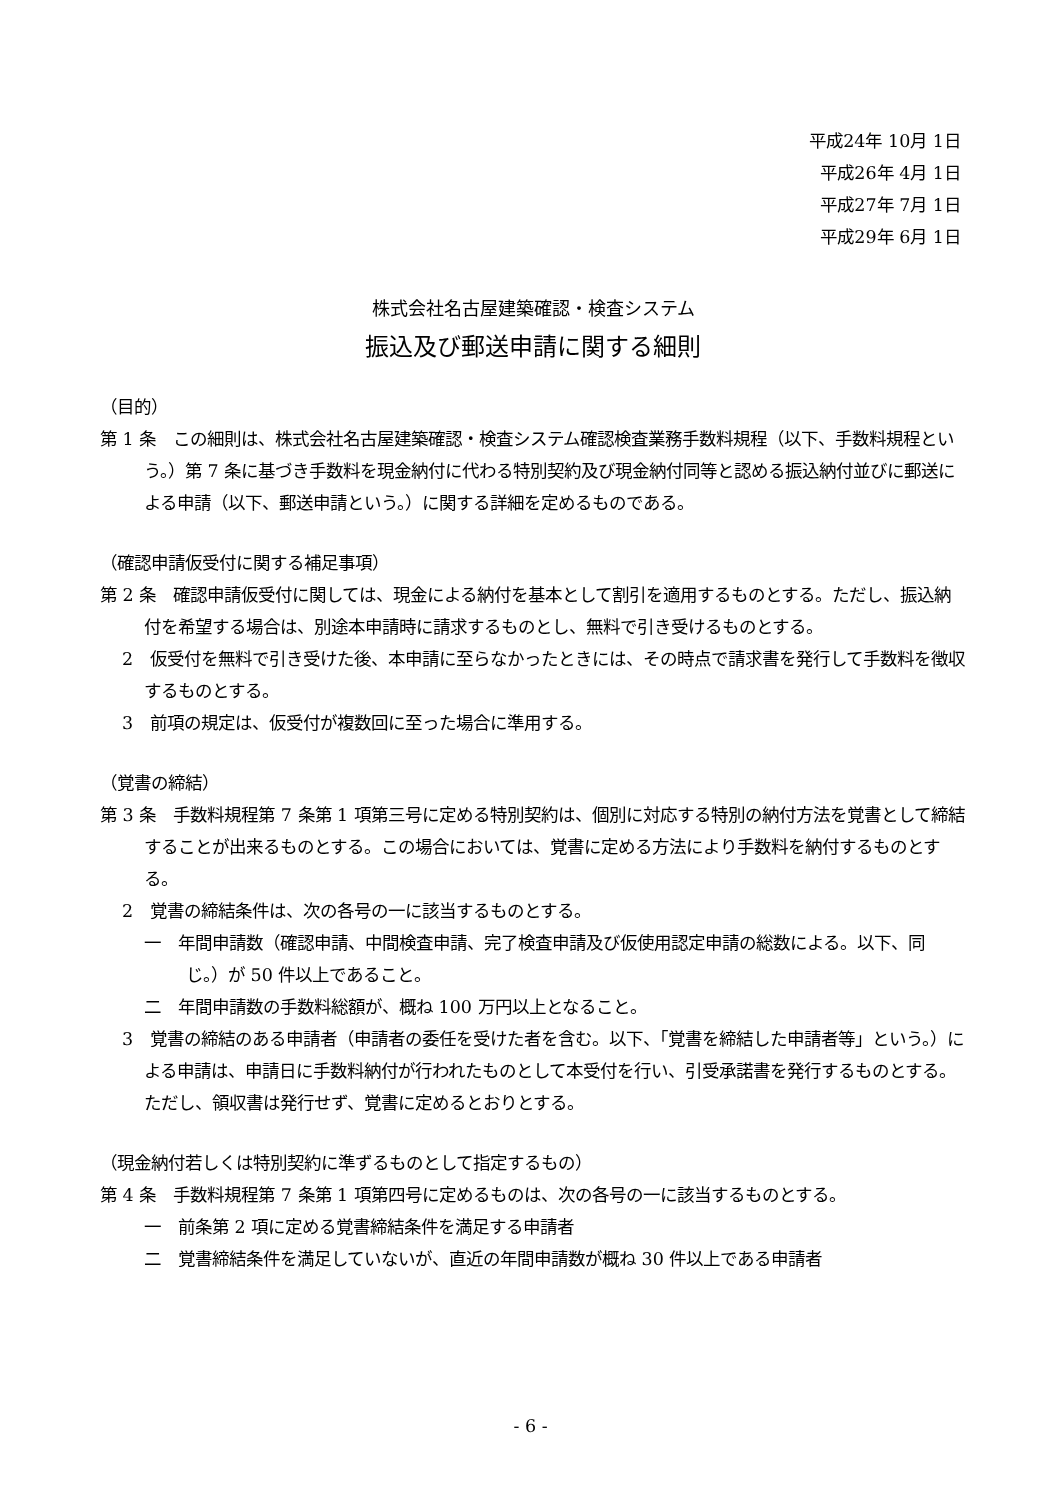平成24年 10月 1日
平成26年 4月 1日
平成27年 7月 1日
平成29年 6月 1日
株式会社名古屋建築確認・検査システム
振込及び郵送申請に関する細則
（目的）
第 1 条　この細則は、株式会社名古屋建築確認・検査システム確認検査業務手数料規程（以下、手数料規程という。）第 7 条に基づき手数料を現金納付に代わる特別契約及び現金納付同等と認める振込納付並びに郵送による申請（以下、郵送申請という。）に関する詳細を定めるものである。
（確認申請仮受付に関する補足事項）
第 2 条　確認申請仮受付に関しては、現金による納付を基本として割引を適用するものとする。ただし、振込納付を希望する場合は、別途本申請時に請求するものとし、無料で引き受けるものとする。
2　仮受付を無料で引き受けた後、本申請に至らなかったときには、その時点で請求書を発行して手数料を徴収するものとする。
3　前項の規定は、仮受付が複数回に至った場合に準用する。
（覚書の締結）
第 3 条　手数料規程第 7 条第 1 項第三号に定める特別契約は、個別に対応する特別の納付方法を覚書として締結することが出来るものとする。この場合においては、覚書に定める方法により手数料を納付するものとする。
2　覚書の締結条件は、次の各号の一に該当するものとする。
一　年間申請数（確認申請、中間検査申請、完了検査申請及び仮使用認定申請の総数による。以下、同じ。）が 50 件以上であること。
二　年間申請数の手数料総額が、概ね 100 万円以上となること。
3　覚書の締結のある申請者（申請者の委任を受けた者を含む。以下、「覚書を締結した申請者等」という。）による申請は、申請日に手数料納付が行われたものとして本受付を行い、引受承諾書を発行するものとする。ただし、領収書は発行せず、覚書に定めるとおりとする。
（現金納付若しくは特別契約に準ずるものとして指定するもの）
第 4 条　手数料規程第 7 条第 1 項第四号に定めるものは、次の各号の一に該当するものとする。
一　前条第 2 項に定める覚書締結条件を満足する申請者
二　覚書締結条件を満足していないが、直近の年間申請数が概ね 30 件以上である申請者
- 6 -